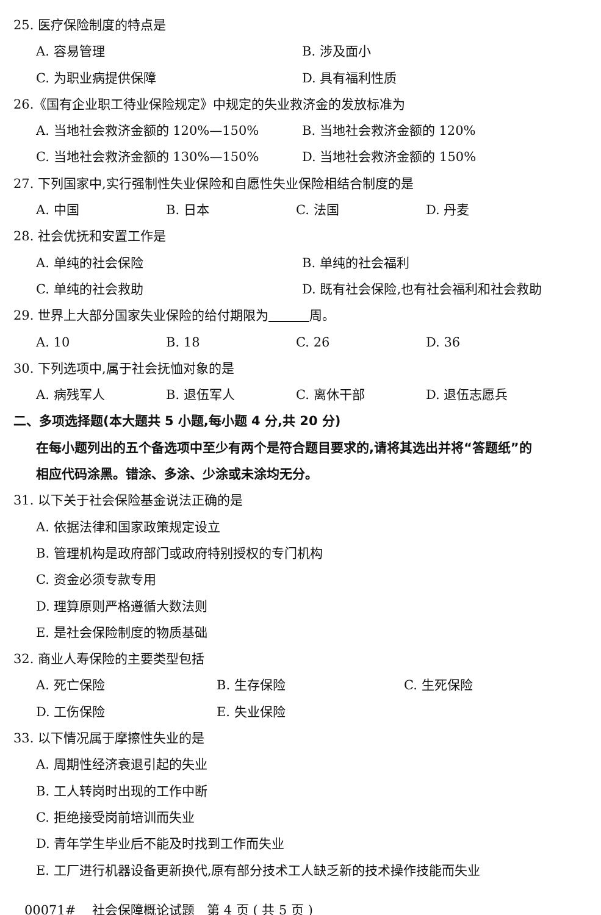25. 医疗保险制度的特点是
A. 容易管理 B. 涉及面小
C. 为职业病提供保障 D. 具有福利性质
26.《国有企业职工待业保险规定》中规定的失业救济金的发放标准为
A. 当地社会救济金额的 120%—150% B. 当地社会救济金额的 120%
C. 当地社会救济金额的 130%—150% D. 当地社会救济金额的 150%
27. 下列国家中,实行强制性失业保险和自愿性失业保险相结合制度的是
A. 中国 B. 日本 C. 法国 D. 丹麦
28. 社会优抚和安置工作是
A. 单纯的社会保险 B. 单纯的社会福利
C. 单纯的社会救助 D. 既有社会保险,也有社会福利和社会救助
29. 世界上大部分国家失业保险的给付期限为 周。
A. 10 B. 18 C. 26 D. 36
30. 下列选项中,属于社会抚恤对象的是
A. 病残军人 B. 退伍军人 C. 离休干部 D. 退伍志愿兵
二、多项选择题(本大题共 5 小题,每小题 4 分,共 20 分)
在每小题列出的五个备选项中至少有两个是符合题目要求的,请将其选出并将“答题纸”的
相应代码涂黑。错涂、多涂、少涂或未涂均无分。
31. 以下关于社会保险基金说法正确的是
A. 依据法律和国家政策规定设立
B. 管理机构是政府部门或政府特别授权的专门机构
C. 资金必须专款专用
D. 理算原则严格遵循大数法则
E. 是社会保险制度的物质基础
32. 商业人寿保险的主要类型包括
A. 死亡保险 B. 生存保险 C. 生死保险
D. 工伤保险 E. 失业保险
33. 以下情况属于摩擦性失业的是
A. 周期性经济衰退引起的失业
B. 工人转岗时出现的工作中断
C. 拒绝接受岗前培训而失业
D. 青年学生毕业后不能及时找到工作而失业
E. 工厂进行机器设备更新换代,原有部分技术工人缺乏新的技术操作技能而失业
00071# 社会保障概论试题 第 4 页 ( 共 5 页 )